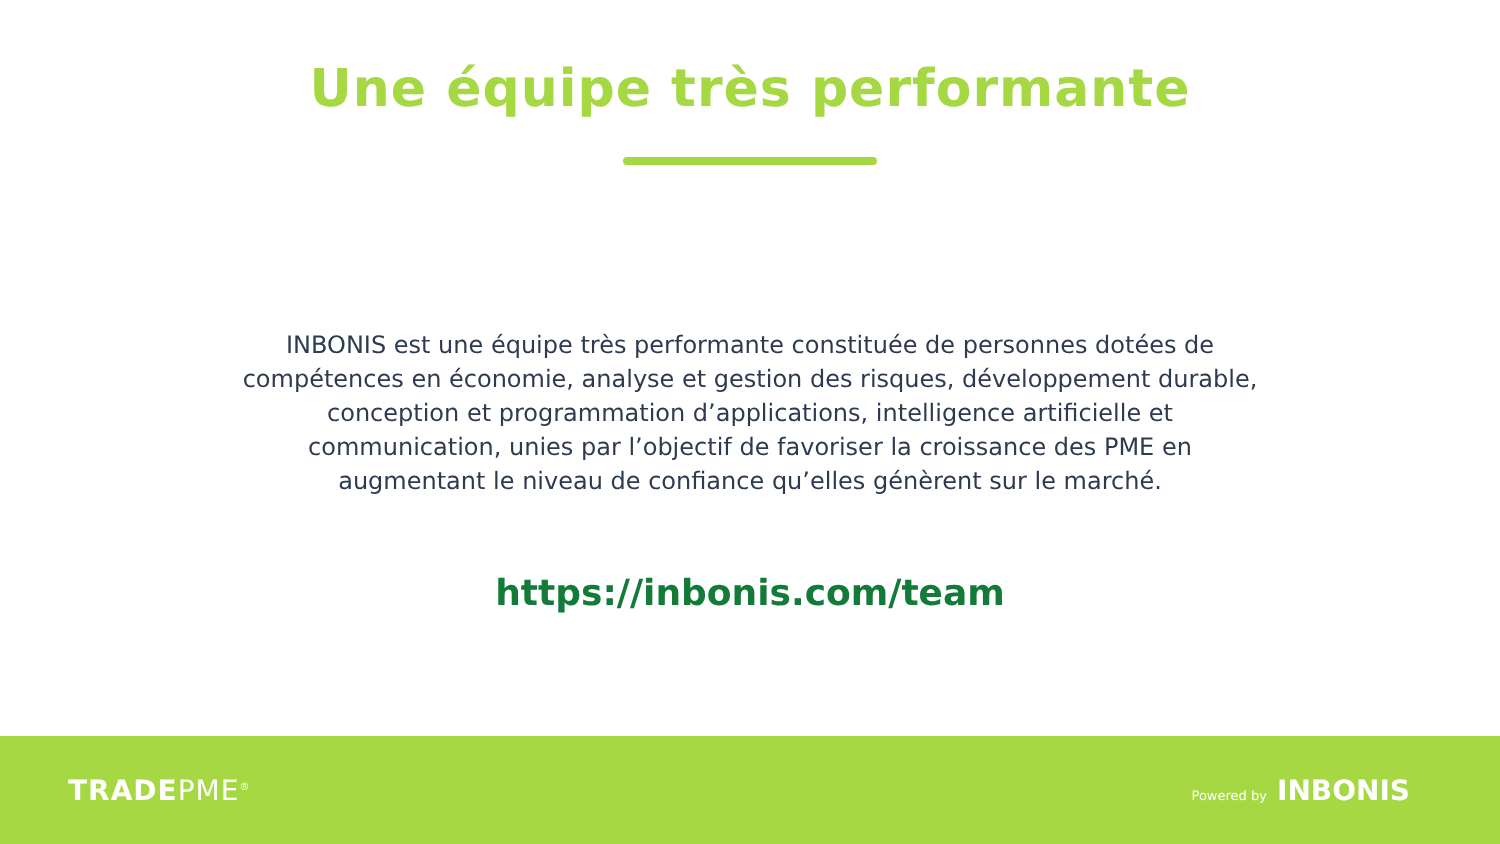Une équipe très performante
INBONIS est une équipe très performante constituée de personnes dotées de compétences en économie, analyse et gestion des risques, développement durable, conception et programmation d’applications, intelligence artificielle et communication, unies par l’objectif de favoriser la croissance des PME en augmentant le niveau de confiance qu’elles génèrent sur le marché.
https://inbonis.com/team
TRADEPME<sup>®</sup>
Powered by INBONIS